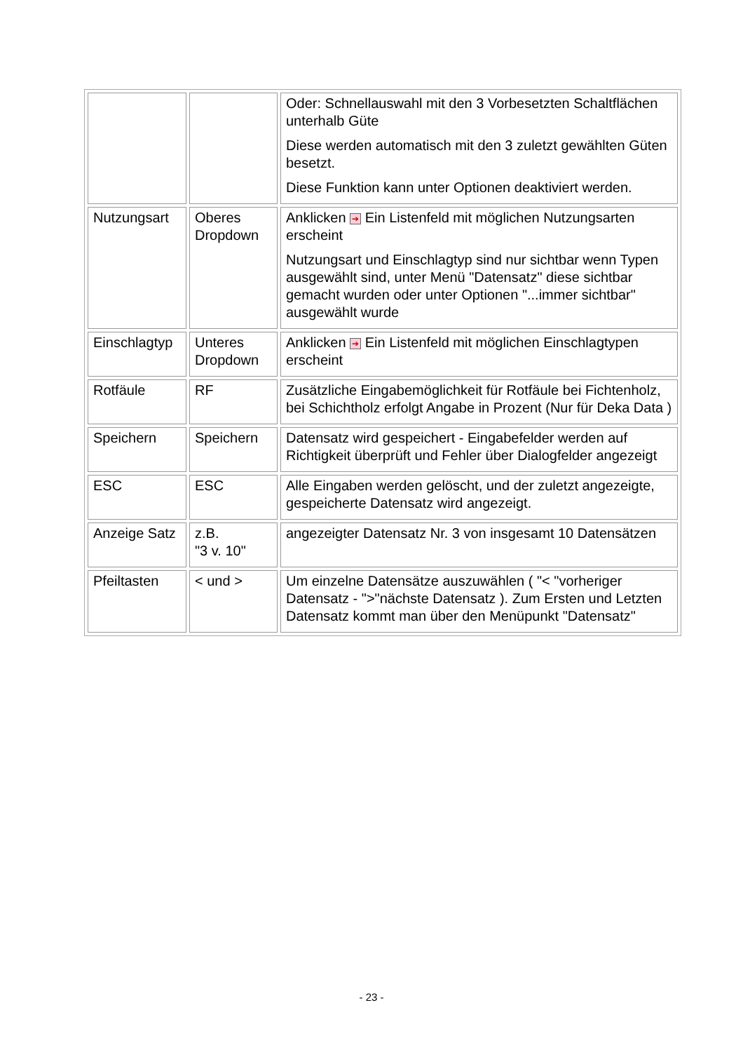| | | Oder: Schnellauswahl mit den 3 Vorbesetzten Schaltflächen unterhalb Güte Diese werden automatisch mit den 3 zuletzt gewählten Güten besetzt. Diese Funktion kann unter Optionen deaktiviert werden. |
| Nutzungsart | Oberes Dropdown | Anklicken ➔ Ein Listenfeld mit möglichen Nutzungsarten erscheint Nutzungsart und Einschlagtyp sind nur sichtbar wenn Typen ausgewählt sind, unter Menü "Datensatz" diese sichtbar gemacht wurden oder unter Optionen "...immer sichtbar" ausgewählt wurde |
| Einschlagtyp | Unteres Dropdown | Anklicken ➔ Ein Listenfeld mit möglichen Einschlagtypen erscheint |
| Rotfäule | RF | Zusätzliche Eingabemöglichkeit für Rotfäule bei Fichtenholz, bei Schichtholz erfolgt Angabe in Prozent (Nur für Deka Data ) |
| Speichern | Speichern | Datensatz wird gespeichert - Eingabefelder werden auf Richtigkeit überprüft und Fehler über Dialogfelder angezeigt |
| ESC | ESC | Alle Eingaben werden gelöscht, und der zuletzt angezeigte, gespeicherte Datensatz wird angezeigt. |
| Anzeige Satz | z.B. "3 v. 10" | angezeigter Datensatz Nr. 3 von insgesamt 10 Datensätzen |
| Pfeiltasten | < und > | Um einzelne Datensätze auszuwählen ( "< "vorheriger Datensatz - ">"nächste Datensatz ). Zum Ersten und Letzten Datensatz kommt man über den Menüpunkt "Datensatz" |
- 23 -